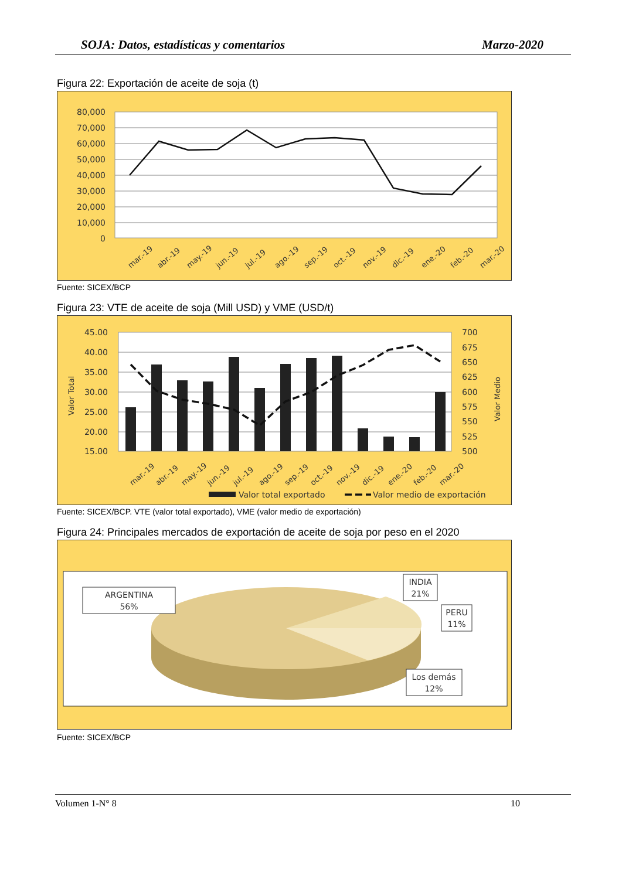SOJA: Datos, estadísticas y comentarios Marzo-2020
Figura 22: Exportación de aceite de soja (t)
80,000
70,000
60,000
50,000
40,000
30,000
20,000
10,000
0
mar.-19
abr.-19
may.-19
jun.-19
jul.-19
ago.-19
sep.-19
oct.-19
nov.-19
dic.-19
ene.-20
feb.-20
mar.-20
Fuente: SICEX/BCP
Figura 23: VTE de aceite de soja (Mill USD) y VME (USD/t)
45.00
40.00
35.00
30.00
25.00
20.00
15.00
700
675
650
625
600
575
550
525
500
Valor Total
Valor Medio
mar.-19
abr.-19
may.-19
jun.-19
jul.-19
ago.-19
sep.-19
oct.-19
nov.-19
dic.-19
ene.-20
feb.-20
mar.-20
Valor total exportado
Valor medio de exportación
Fuente: SICEX/BCP. VTE (valor total exportado), VME (valor medio de exportación)
Figura 24: Principales mercados de exportación de aceite de soja por peso en el 2020
ARGENTINA
56%
INDIA
21%
PERU
11%
Los demás
12%
Fuente: SICEX/BCP
Volumen 1-N° 8 10